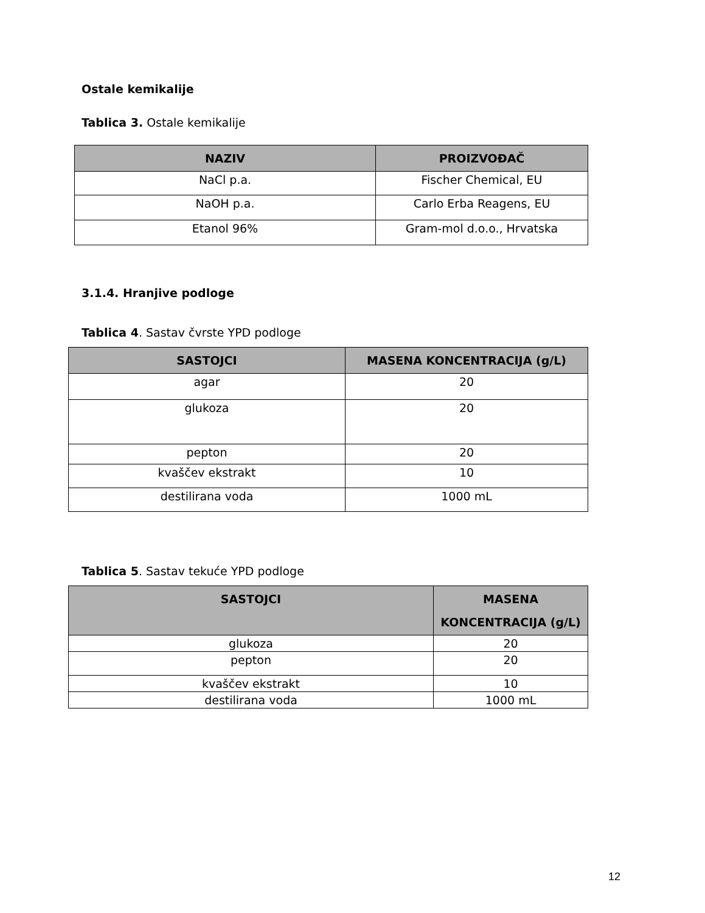Ostale kemikalije
Tablica 3. Ostale kemikalije
| NAZIV | PROIZVOĐAČ |
| --- | --- |
| NaCl p.a. | Fischer Chemical, EU |
| NaOH p.a. | Carlo Erba Reagens, EU |
| Etanol 96% | Gram-mol d.o.o., Hrvatska |
3.1.4. Hranjive podloge
Tablica 4. Sastav čvrste YPD podloge
| SASTOJCI | MASENA KONCENTRACIJA (g/L) |
| --- | --- |
| agar | 20 |
| glukoza | 20 |
| pepton | 20 |
| kvaščev ekstrakt | 10 |
| destilirana voda | 1000 mL |
Tablica 5. Sastav tekuće YPD podloge
| SASTOJCI | MASENA KONCENTRACIJA (g/L) |
| --- | --- |
| glukoza | 20 |
| pepton | 20 |
| kvaščev ekstrakt | 10 |
| destilirana voda | 1000 mL |
12